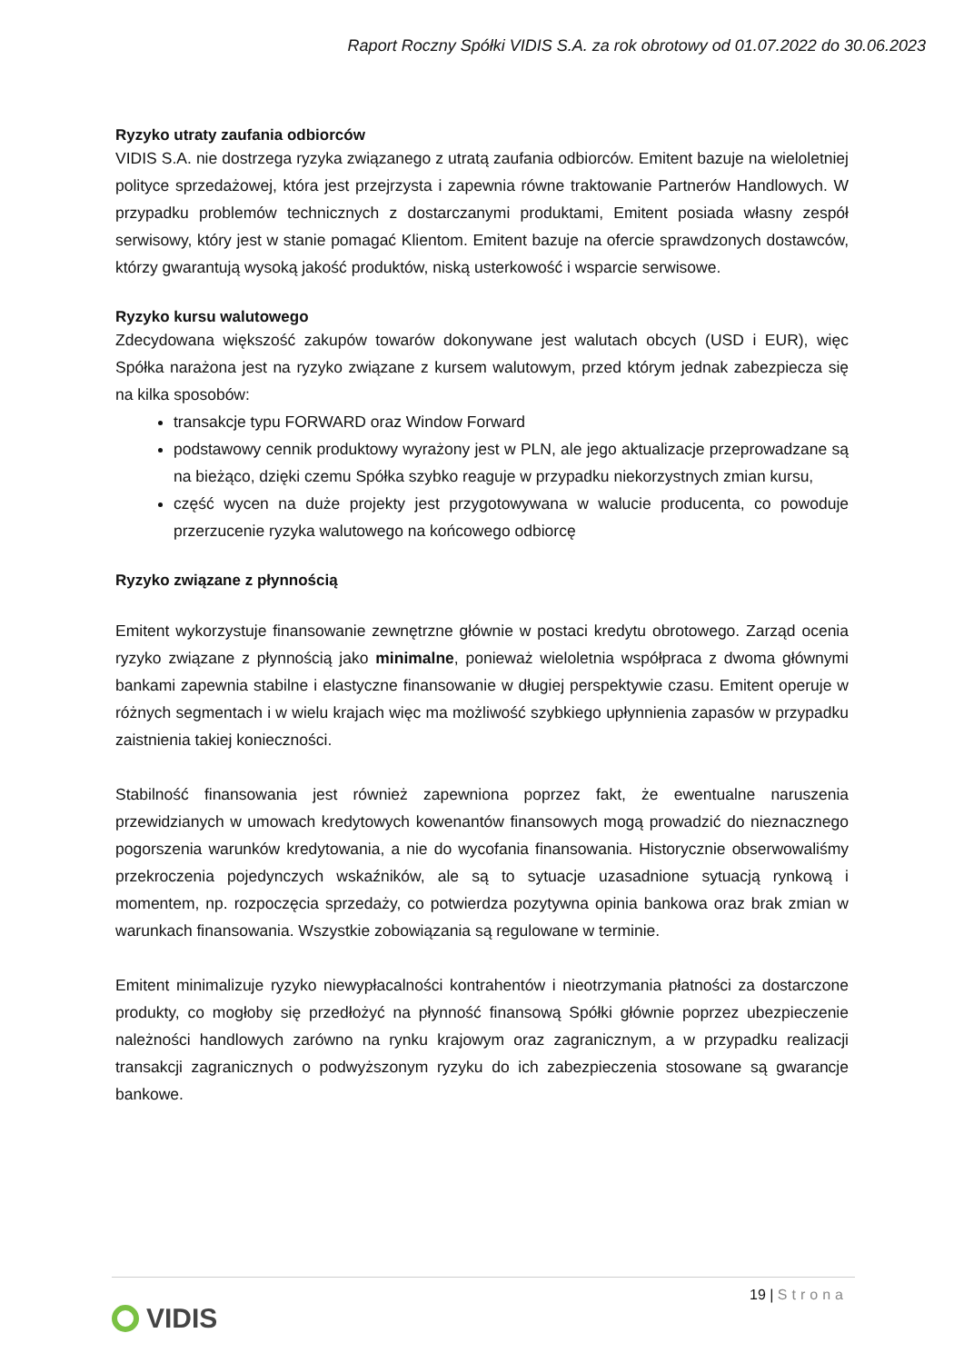Raport Roczny Spółki VIDIS S.A. za rok obrotowy od 01.07.2022 do 30.06.2023
Ryzyko utraty zaufania odbiorców
VIDIS S.A. nie dostrzega ryzyka związanego z utratą zaufania odbiorców. Emitent bazuje na wieloletniej polityce sprzedażowej, która jest przejrzysta i zapewnia równe traktowanie Partnerów Handlowych. W przypadku problemów technicznych z dostarczanymi produktami, Emitent posiada własny zespół serwisowy, który jest w stanie pomagać Klientom. Emitent bazuje na ofercie sprawdzonych dostawców, którzy gwarantują wysoką jakość produktów, niską usterkowość i wsparcie serwisowe.
Ryzyko kursu walutowego
Zdecydowana większość zakupów towarów dokonywane jest walutach obcych (USD i EUR), więc Spółka narażona jest na ryzyko związane z kursem walutowym, przed którym jednak zabezpiecza się na kilka sposobów:
transakcje typu FORWARD oraz Window Forward
podstawowy cennik produktowy wyrażony jest w PLN, ale jego aktualizacje przeprowadzane są na bieżąco, dzięki czemu Spółka szybko reaguje w przypadku niekorzystnych zmian kursu,
część wycen na duże projekty jest przygotowywana w walucie producenta, co powoduje przerzucenie ryzyka walutowego na końcowego odbiorcę
Ryzyko związane z płynnością
Emitent wykorzystuje finansowanie zewnętrzne głównie w postaci kredytu obrotowego. Zarząd ocenia ryzyko związane z płynnością jako minimalne, ponieważ wieloletnia współpraca z dwoma głównymi bankami zapewnia stabilne i elastyczne finansowanie w długiej perspektywie czasu. Emitent operuje w różnych segmentach i w wielu krajach więc ma możliwość szybkiego upłynnienia zapasów w przypadku zaistnienia takiej konieczności.
Stabilność finansowania jest również zapewniona poprzez fakt, że ewentualne naruszenia przewidzianych w umowach kredytowych kowenantów finansowych mogą prowadzić do nieznacznego pogorszenia warunków kredytowania, a nie do wycofania finansowania. Historycznie obserwowaliśmy przekroczenia pojedynczych wskaźników, ale są to sytuacje uzasadnione sytuacją rynkową i momentem, np. rozpoczęcia sprzedaży, co potwierdza pozytywna opinia bankowa oraz brak zmian w warunkach finansowania. Wszystkie zobowiązania są regulowane w terminie.
Emitent minimalizuje ryzyko niewypłacalności kontrahentów i nieotrzymania płatności za dostarczone produkty, co mogłoby się przedłożyć na płynność finansową Spółki głównie poprzez ubezpieczenie należności handlowych zarówno na rynku krajowym oraz zagranicznym, a w przypadku realizacji transakcji zagranicznych o podwyższonym ryzyku do ich zabezpieczenia stosowane są gwarancje bankowe.
19 | Strona
VIDIS